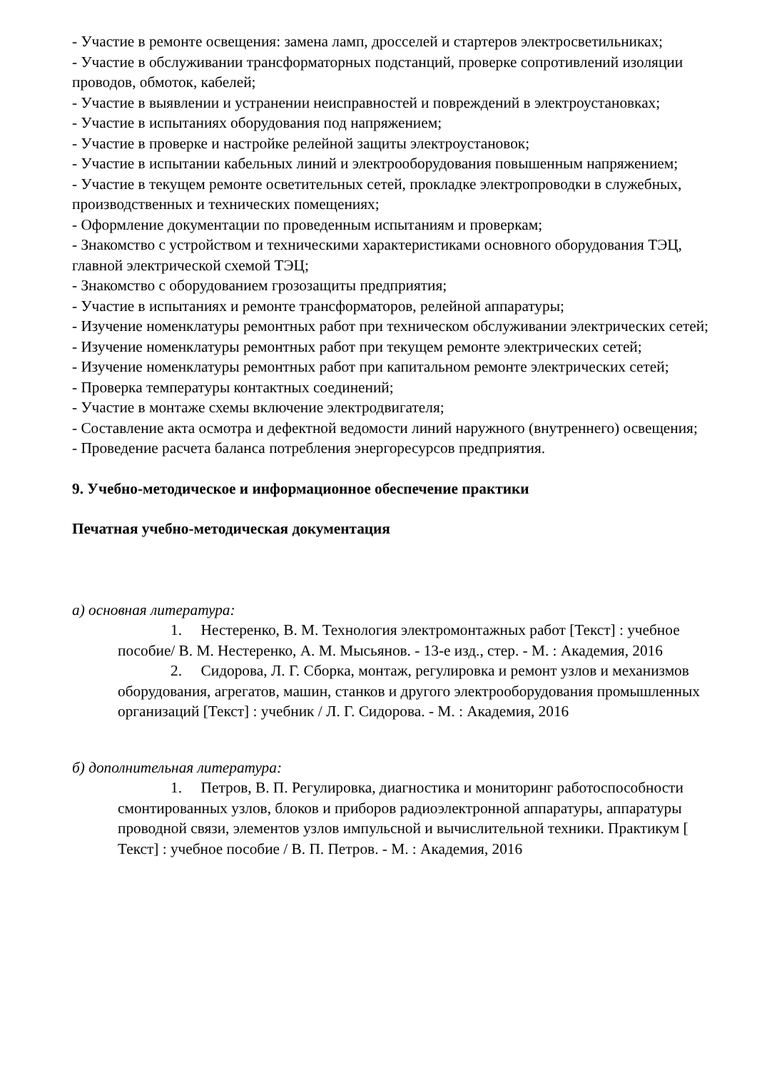- Участие в ремонте освещения: замена ламп, дросселей и стартеров электросветильниках;
- Участие в обслуживании трансформаторных подстанций, проверке сопротивлений изоляции проводов, обмоток, кабелей;
- Участие в выявлении и устранении неисправностей и повреждений в электроустановках;
- Участие в испытаниях оборудования под напряжением;
- Участие в проверке и настройке релейной защиты электроустановок;
- Участие в испытании кабельных линий и электрооборудования повышенным напряжением;
- Участие в текущем ремонте осветительных сетей, прокладке электропроводки в служебных, производственных и технических помещениях;
- Оформление документации по проведенным испытаниям и проверкам;
- Знакомство с устройством и техническими характеристиками основного оборудования ТЭЦ, главной электрической схемой ТЭЦ;
- Знакомство с оборудованием грозозащиты предприятия;
- Участие в испытаниях и ремонте трансформаторов, релейной аппаратуры;
- Изучение номенклатуры ремонтных работ при техническом обслуживании электрических сетей;
- Изучение номенклатуры ремонтных работ при текущем ремонте электрических сетей;
- Изучение номенклатуры ремонтных работ при капитальном ремонте электрических сетей;
- Проверка температуры контактных соединений;
- Участие в монтаже схемы включение электродвигателя;
- Составление акта осмотра и дефектной ведомости линий наружного (внутреннего) освещения;
- Проведение расчета баланса потребления энергоресурсов предприятия.
9. Учебно-методическое и информационное обеспечение практики
Печатная учебно-методическая документация
а) основная литература:
1. Нестеренко, В. М. Технология электромонтажных работ [Текст] : учебное пособие/ В. М. Нестеренко, А. М. Мысьянов. - 13-е изд., стер. - М. : Академия, 2016
2. Сидорова, Л. Г. Сборка, монтаж, регулировка и ремонт узлов и механизмов оборудования, агрегатов, машин, станков и другого электрооборудования промышленных организаций [Текст] : учебник / Л. Г. Сидорова. - М. : Академия, 2016
б) дополнительная литература:
1. Петров, В. П. Регулировка, диагностика и мониторинг работоспособности смонтированных узлов, блоков и приборов радиоэлектронной аппаратуры, аппаратуры проводной связи, элементов узлов импульсной и вычислительной техники. Практикум [ Текст] : учебное пособие / В. П. Петров. - М. : Академия, 2016